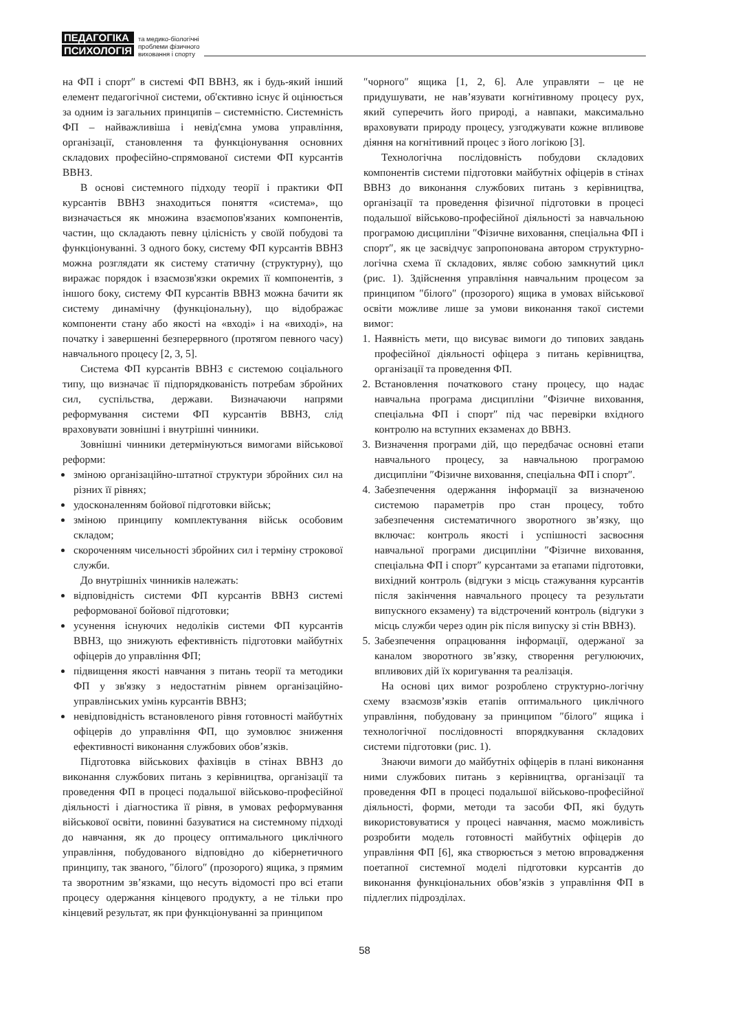ПЕДАГОГІКА
ПСИХОЛОГІЯ
та медико-біологічні
проблеми фізичного
виховання і спорту
на ФП і спорт″ в системі ФП ВВНЗ, як і будь-який інший елемент педагогічної системи, об'єктивно існує й оцінюється за одним із загальних принципів – системністю. Системність ФП – найважливіша і невід'ємна умова управління, організації, становлення та функціонування основних складових професійно-спрямованої системи ФП курсантів ВВНЗ.
В основі системного підходу теорії і практики ФП курсантів ВВНЗ знаходиться поняття «система», що визначається як множина взаємопов'язаних компонентів, частин, що складають певну цілісність у своїй побудові та функціонуванні. З одного боку, систему ФП курсантів ВВНЗ можна розглядати як систему статичну (структурну), що виражає порядок і взаємозв'язки окремих її компонентів, з іншого боку, систему ФП курсантів ВВНЗ можна бачити як систему динамічну (функціональну), що відображає компоненти стану або якості на «вході» і на «виході», на початку і завершенні безперервного (протягом певного часу) навчального процесу [2, 3, 5].
Система ФП курсантів ВВНЗ є системою соціального типу, що визначає її підпорядкованість потребам збройних сил, суспільства, держави. Визначаючи напрями реформування системи ФП курсантів ВВНЗ, слід враховувати зовнішні і внутрішні чинники.
Зовнішні чинники детермінуються вимогами військової реформи:
зміною організаційно-штатної структури збройних сил на різних її рівнях;
удосконаленням бойової підготовки військ;
зміною принципу комплектування військ особовим складом;
скороченням чисельності збройних сил і терміну строкової служби.
До внутрішніх чинників належать:
відповідність системи ФП курсантів ВВНЗ системі реформованої бойової підготовки;
усунення існуючих недоліків системи ФП курсантів ВВНЗ, що знижують ефективність підготовки майбутніх офіцерів до управління ФП;
підвищення якості навчання з питань теорії та методики ФП у зв'язку з недостатнім рівнем організаційно-управлінських умінь курсантів ВВНЗ;
невідповідність встановленого рівня готовності майбутніх офіцерів до управління ФП, що зумовлює зниження ефективності виконання службових обов’язків.
Підготовка військових фахівців в стінах ВВНЗ до виконання службових питань з керівництва, організації та проведення ФП в процесі подальшої військово-професійної діяльності і діагностика її рівня, в умовах реформування військової освіти, повинні базуватися на системному підході до навчання, як до процесу оптимального циклічного управління, побудованого відповідно до кібернетичного принципу, так званого, ″білого″ (прозорого) ящика, з прямим та зворотним зв’язками, що несуть відомості про всі етапи процесу одержання кінцевого продукту, а не тільки про кінцевий результат, як при функціонуванні за принципом
″чорного″ ящика [1, 2, 6]. Але управляти – це не придушувати, не нав’язувати когнітивному процесу рух, який суперечить його природі, а навпаки, максимально враховувати природу процесу, узгоджувати кожне впливове діяння на когнітивний процес з його логікою [3].
Технологічна послідовність побудови складових компонентів системи підготовки майбутніх офіцерів в стінах ВВНЗ до виконання службових питань з керівництва, організації та проведення фізичної підготовки в процесі подальшої військово-професійної діяльності за навчальною програмою дисципліни ″Фізичне виховання, спеціальна ФП і спорт″, як це засвідчує запропонована автором структурно-логічна схема її складових, являє собою замкнутий цикл (рис. 1). Здійснення управління навчальним процесом за принципом ″білого″ (прозорого) ящика в умовах військової освіти можливе лише за умови виконання такої системи вимог:
1. Наявність мети, що висуває вимоги до типових завдань професійної діяльності офіцера з питань керівництва, організації та проведення ФП.
2. Встановлення початкового стану процесу, що надає навчальна програма дисципліни ″Фізичне виховання, спеціальна ФП і спорт″ під час перевірки вхідного контролю на вступних екзаменах до ВВНЗ.
3. Визначення програми дій, що передбачає основні етапи навчального процесу, за навчальною програмою дисципліни ″Фізичне виховання, спеціальна ФП і спорт″.
4. Забезпечення одержання інформації за визначеною системою параметрів про стан процесу, тобто забезпечення систематичного зворотного зв’язку, що включає: контроль якості і успішності засвоєння навчальної програми дисципліни ″Фізичне виховання, спеціальна ФП і спорт″ курсантами за етапами підготовки, вихідний контроль (відгуки з місць стажування курсантів після закінчення навчального процесу та результати випускного екзамену) та відстрочений контроль (відгуки з місць служби через один рік після випуску зі стін ВВНЗ).
5. Забезпечення опрацювання інформації, одержаної за каналом зворотного зв’язку, створення регулюючих, впливових дій їх коригування та реалізація.
На основі цих вимог розроблено структурно-логічну схему взаємозв’язків етапів оптимального циклічного управління, побудовану за принципом ″білого″ ящика і технологічної послідовності впорядкування складових системи підготовки (рис. 1).
Знаючи вимоги до майбутніх офіцерів в плані виконання ними службових питань з керівництва, організації та проведення ФП в процесі подальшої військово-професійної діяльності, форми, методи та засоби ФП, які будуть використовуватися у процесі навчання, маємо можливість розробити модель готовності майбутніх офіцерів до управління ФП [6], яка створюється з метою впровадження поетапної системної моделі підготовки курсантів до виконання функціональних обов’язків з управління ФП в підлеглих підрозділах.
58